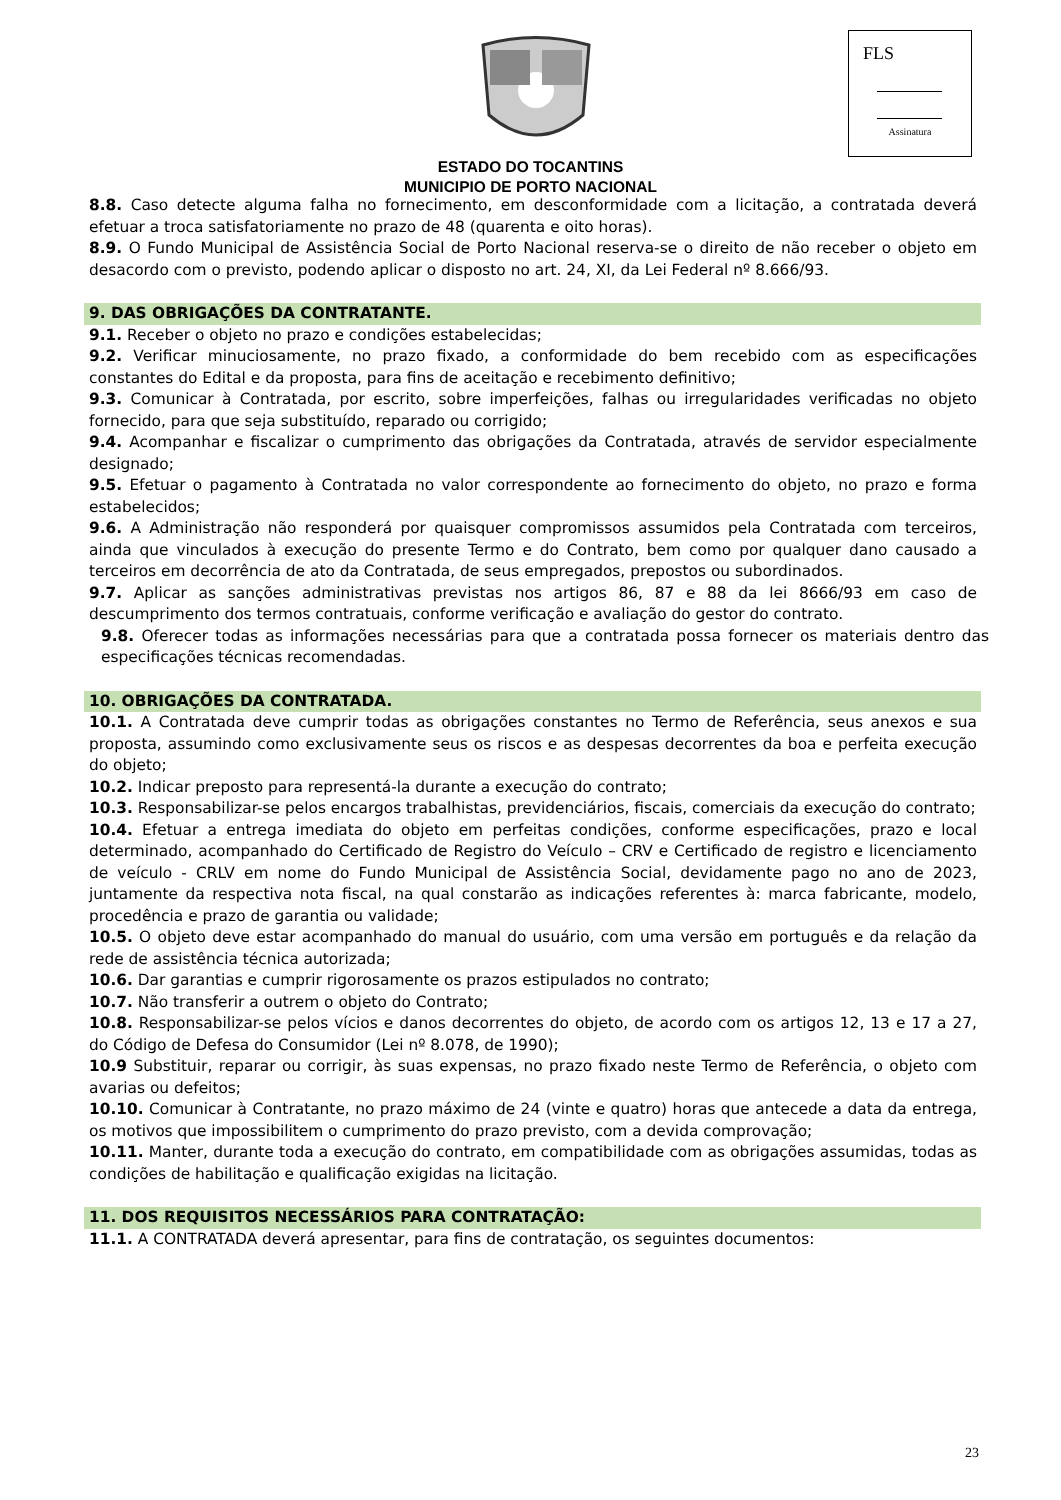FLS
Assinatura
ESTADO DO TOCANTINS
MUNICIPIO DE PORTO NACIONAL
8.8. Caso detecte alguma falha no fornecimento, em desconformidade com a licitação, a contratada deverá efetuar a troca satisfatoriamente no prazo de 48 (quarenta e oito horas).
8.9. O Fundo Municipal de Assistência Social de Porto Nacional reserva-se o direito de não receber o objeto em desacordo com o previsto, podendo aplicar o disposto no art. 24, XI, da Lei Federal nº 8.666/93.
9. DAS OBRIGAÇÕES DA CONTRATANTE.
9.1. Receber o objeto no prazo e condições estabelecidas;
9.2. Verificar minuciosamente, no prazo fixado, a conformidade do bem recebido com as especificações constantes do Edital e da proposta, para fins de aceitação e recebimento definitivo;
9.3. Comunicar à Contratada, por escrito, sobre imperfeições, falhas ou irregularidades verificadas no objeto fornecido, para que seja substituído, reparado ou corrigido;
9.4. Acompanhar e fiscalizar o cumprimento das obrigações da Contratada, através de servidor especialmente designado;
9.5. Efetuar o pagamento à Contratada no valor correspondente ao fornecimento do objeto, no prazo e forma estabelecidos;
9.6. A Administração não responderá por quaisquer compromissos assumidos pela Contratada com terceiros, ainda que vinculados à execução do presente Termo e do Contrato, bem como por qualquer dano causado a terceiros em decorrência de ato da Contratada, de seus empregados, prepostos ou subordinados.
9.7. Aplicar as sanções administrativas previstas nos artigos 86, 87 e 88 da lei 8666/93 em caso de descumprimento dos termos contratuais, conforme verificação e avaliação do gestor do contrato.
9.8. Oferecer todas as informações necessárias para que a contratada possa fornecer os materiais dentro das especificações técnicas recomendadas.
10. OBRIGAÇÕES DA CONTRATADA.
10.1. A Contratada deve cumprir todas as obrigações constantes no Termo de Referência, seus anexos e sua proposta, assumindo como exclusivamente seus os riscos e as despesas decorrentes da boa e perfeita execução do objeto;
10.2. Indicar preposto para representá-la durante a execução do contrato;
10.3. Responsabilizar-se pelos encargos trabalhistas, previdenciários, fiscais, comerciais da execução do contrato;
10.4. Efetuar a entrega imediata do objeto em perfeitas condições, conforme especificações, prazo e local determinado, acompanhado do Certificado de Registro do Veículo – CRV e Certificado de registro e licenciamento de veículo - CRLV em nome do Fundo Municipal de Assistência Social, devidamente pago no ano de 2023, juntamente da respectiva nota fiscal, na qual constarão as indicações referentes à: marca fabricante, modelo, procedência e prazo de garantia ou validade;
10.5. O objeto deve estar acompanhado do manual do usuário, com uma versão em português e da relação da rede de assistência técnica autorizada;
10.6. Dar garantias e cumprir rigorosamente os prazos estipulados no contrato;
10.7. Não transferir a outrem o objeto do Contrato;
10.8. Responsabilizar-se pelos vícios e danos decorrentes do objeto, de acordo com os artigos 12, 13 e 17 a 27, do Código de Defesa do Consumidor (Lei nº 8.078, de 1990);
10.9 Substituir, reparar ou corrigir, às suas expensas, no prazo fixado neste Termo de Referência, o objeto com avarias ou defeitos;
10.10. Comunicar à Contratante, no prazo máximo de 24 (vinte e quatro) horas que antecede a data da entrega, os motivos que impossibilitem o cumprimento do prazo previsto, com a devida comprovação;
10.11. Manter, durante toda a execução do contrato, em compatibilidade com as obrigações assumidas, todas as condições de habilitação e qualificação exigidas na licitação.
11. DOS REQUISITOS NECESSÁRIOS PARA CONTRATAÇÃO:
11.1. A CONTRATADA deverá apresentar, para fins de contratação, os seguintes documentos:
23